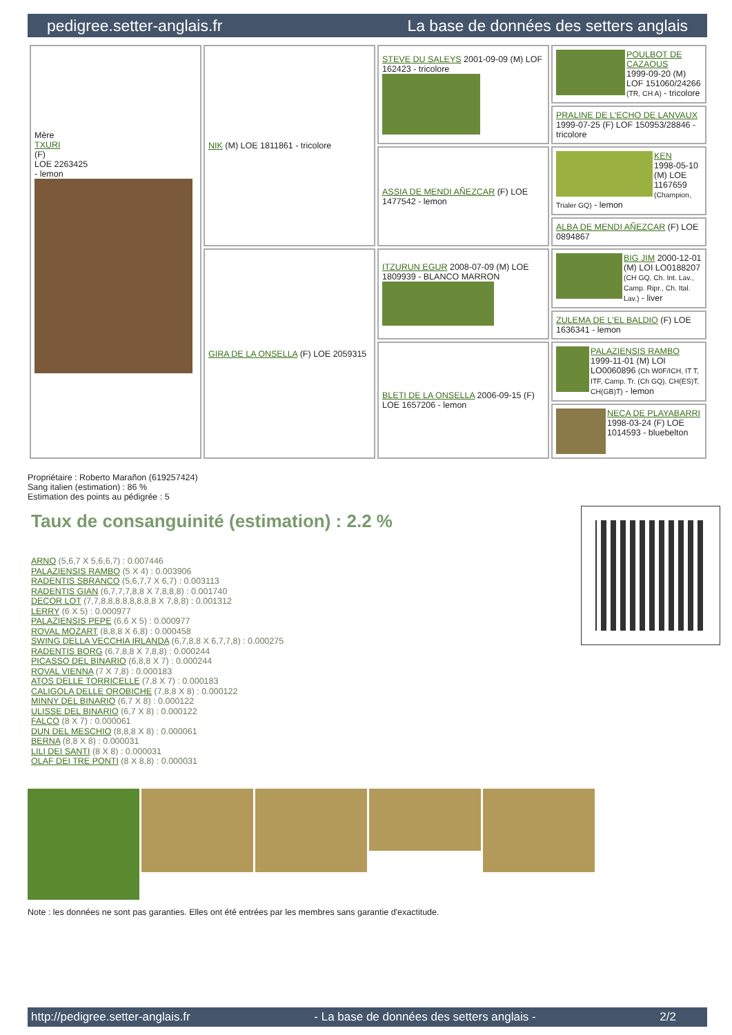pedigree.setter-anglais.fr La base de données des setters anglais
| Mère TXURI (F) LOE 2263425 - lemon | NIK (M) LOE 1811861 - tricolore | STEVE DU SALEYS 2001-09-09 (M) LOF 162423 - tricolore | POULBOT DE CAZAOUS 1999-09-20 (M) LOF 151060/24266 (TR, CH A) - tricolore |
| | | | PRALINE DE L'ECHO DE LANVAUX 1999-07-25 (F) LOF 150953/28846 - tricolore |
| | | ASSIA DE MENDI AÑEZCAR (F) LOE 1477542 - lemon | KEN 1998-05-10 (M) LOE 1167659 (Champion, Trialer GQ) - lemon |
| | | | ALBA DE MENDI AÑEZCAR (F) LOE 0894867 |
| | GIRA DE LA ONSELLA (F) LOE 2059315 | ITZURUN EGUR 2008-07-09 (M) LOE 1809939 - BLANCO MARRON | BIG JIM 2000-12-01 (M) LOI LO0188207 (CH GQ, Ch. Int. Lav., Camp. Ripr., Ch. Ital. Lav.) - liver |
| | | | ZULEMA DE L'EL BALDIO (F) LOE 1636341 - lemon |
| | | BLETI DE LA ONSELLA 2006-09-15 (F) LOE 1657206 - lemon | PALAZIENSIS RAMBO 1999-11-01 (M) LOI LO0060896 (Ch W0F/ICH, IT T, ITF, Camp. Tr. (Ch GQ), CH(ES)T, CH(GB)T) - lemon |
| | | | NECA DE PLAYABARRI 1998-03-24 (F) LOE 1014593 - bluebelton |
Propriétaire : Roberto Marañon (619257424)
Sang italien (estimation) : 86 %
Estimation des points au pédigrée : 5
Taux de consanguinité (estimation) : 2.2 %
ARNO (5,6,7 X 5,6,6,7) : 0.007446
PALAZIENSIS RAMBO (5 X 4) : 0.003906
RADENTIS SBRANCO (5,6,7,7 X 6,7) : 0.003113
RADENTIS GIAN (6,7,7,7,8,8 X 7,8,8,8) : 0.001740
DECOR LOT (7,7,8,8,8,8,8,8,8,8 X 7,8,8) : 0.001312
LERRY (6 X 5) : 0.000977
PALAZIENSIS PEPE (6,6 X 5) : 0.000977
ROVAL MOZART (8,8,8 X 6,8) : 0.000458
SWING DELLA VECCHIA IRLANDA (6,7,8,8 X 6,7,7,8) : 0.000275
RADENTIS BORG (6,7,8,8 X 7,8,8) : 0.000244
PICASSO DEL BINARIO (6,8,8 X 7) : 0.000244
ROVAL VIENNA (7 X 7,8) : 0.000183
ATOS DELLE TORRICELLE (7,8 X 7) : 0.000183
CALIGOLA DELLE OROBICHE (7,8,8 X 8) : 0.000122
MINNY DEL BINARIO (6,7 X 8) : 0.000122
ULISSE DEL BINARIO (6,7 X 8) : 0.000122
FALCO (8 X 7) : 0.000061
DUN DEL MESCHIO (8,8,8 X 8) : 0.000061
BERNA (8,8 X 8) : 0.000031
LILI DEI SANTI (8 X 8) : 0.000031
OLAF DEI TRE PONTI (8 X 8,8) : 0.000031
Note : les données ne sont pas garanties. Elles ont été entrées par les membres sans garantie d'exactitude.
http://pedigree.setter-anglais.fr - La base de données des setters anglais - 2/2